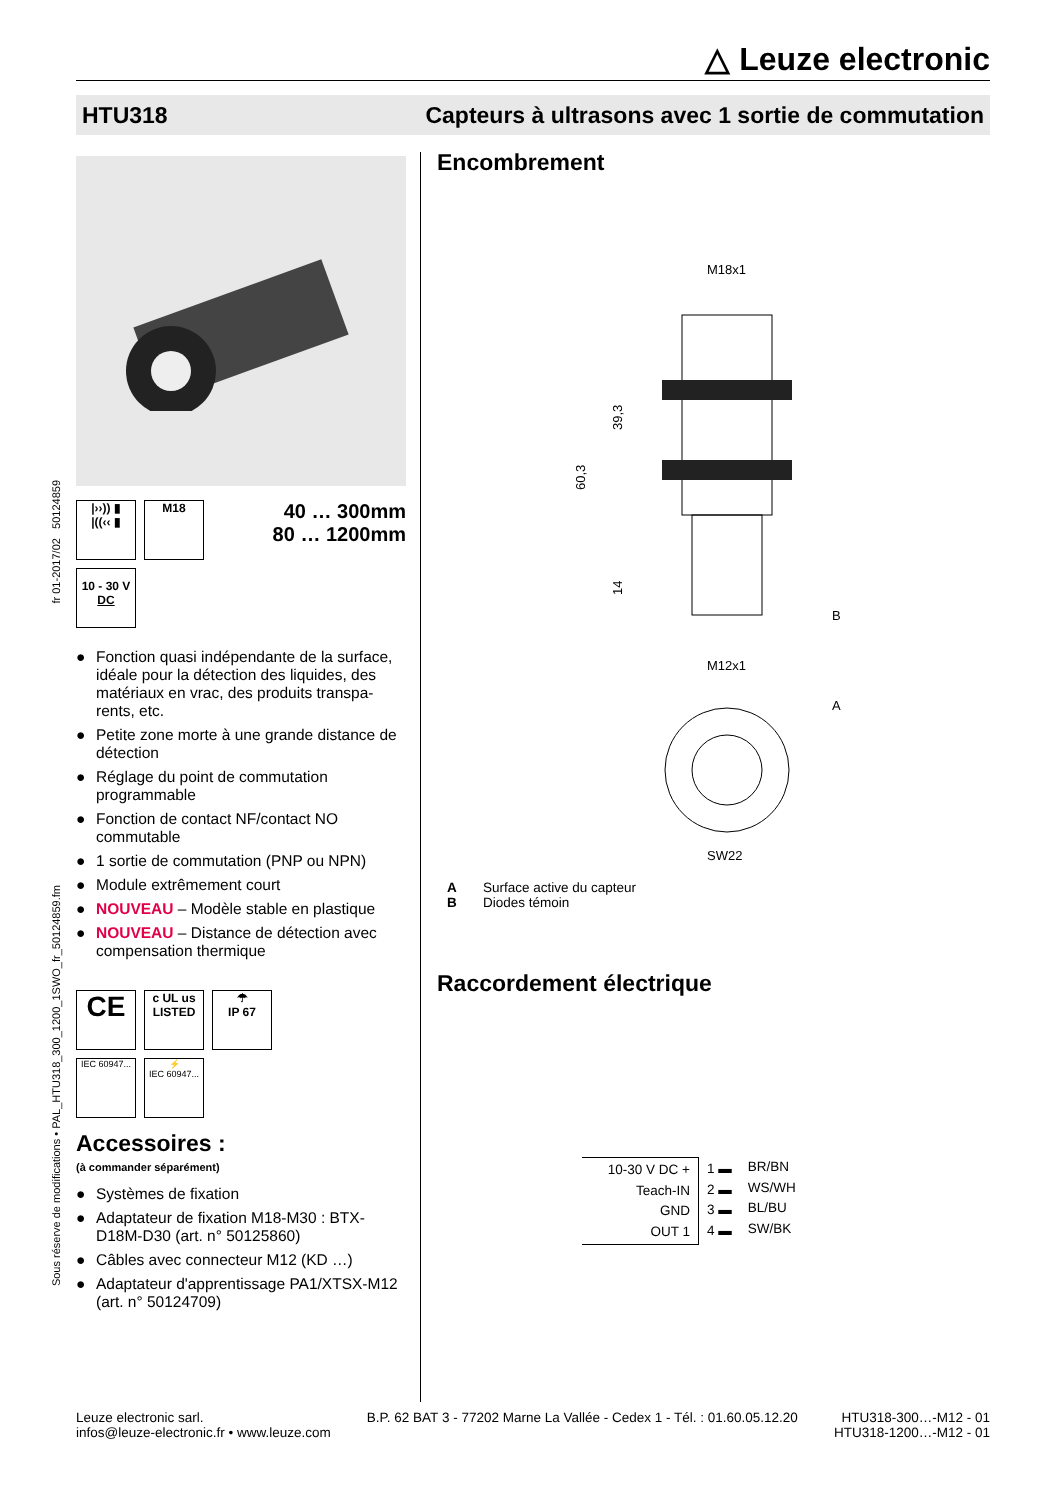△ Leuze electronic
HTU318 Capteurs à ultrasons avec 1 sortie de commutation
fr 01-2017/02 50124859
Sous réserve de modifications • PAL_HTU318_300_1200_1SWO_fr_50124859.fm
|››)) ▮
|((‹‹ ▮
M18
10 - 30 V
DC
40 … 300mm
80 … 1200mm
● Fonction quasi indépendante de la surface, idéale pour la détection des liquides, des matériaux en vrac, des produits transpa-rents, etc.
● Petite zone morte à une grande distance de détection
● Réglage du point de commutation programmable
● Fonction de contact NF/contact NO commutable
● 1 sortie de commutation (PNP ou NPN)
● Module extrêmement court
● NOUVEAU – Modèle stable en plastique
● NOUVEAU – Distance de détection avec compensation thermique
CE
c UL us
LISTED
☂
IP 67
IEC 60947...
⚡
IEC 60947...
Accessoires :
(à commander séparément)
● Systèmes de fixation
● Adaptateur de fixation M18-M30 : BTX-D18M-D30 (art. n° 50125860)
● Câbles avec connecteur M12 (KD …)
● Adaptateur d'apprentissage PA1/XTSX-M12 (art. n° 50124709)
Encombrement
M18x1
60,3
39,3
14
B
M12x1
A
SW22
A Surface active du capteur
B Diodes témoin
Raccordement électrique
10-30 V DC +
Teach-IN
GND
OUT 1
1 ▬
2 ▬
3 ▬
4 ▬
BR/BN
WS/WH
BL/BU
SW/BK
Leuze electronic sarl.
infos@leuze-electronic.fr • www.leuze.com
B.P. 62 BAT 3 - 77202 Marne La Vallée - Cedex 1 - Tél. : 01.60.05.12.20
HTU318-300…-M12 - 01
HTU318-1200…-M12 - 01